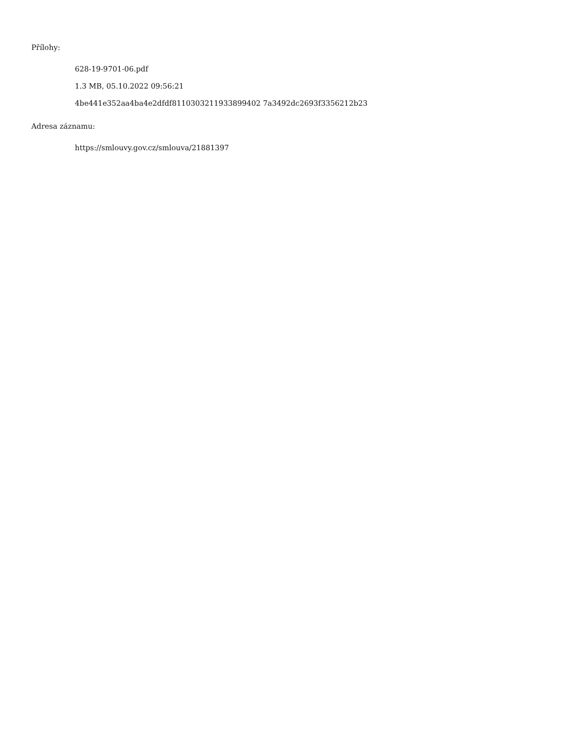Přílohy:
628-19-9701-06.pdf
1.3 MB, 05.10.2022 09:56:21
4be441e352aa4ba4e2dfdf8110303211933899402 7a3492dc2693f3356212b23
Adresa záznamu:
https://smlouvy.gov.cz/smlouva/21881397